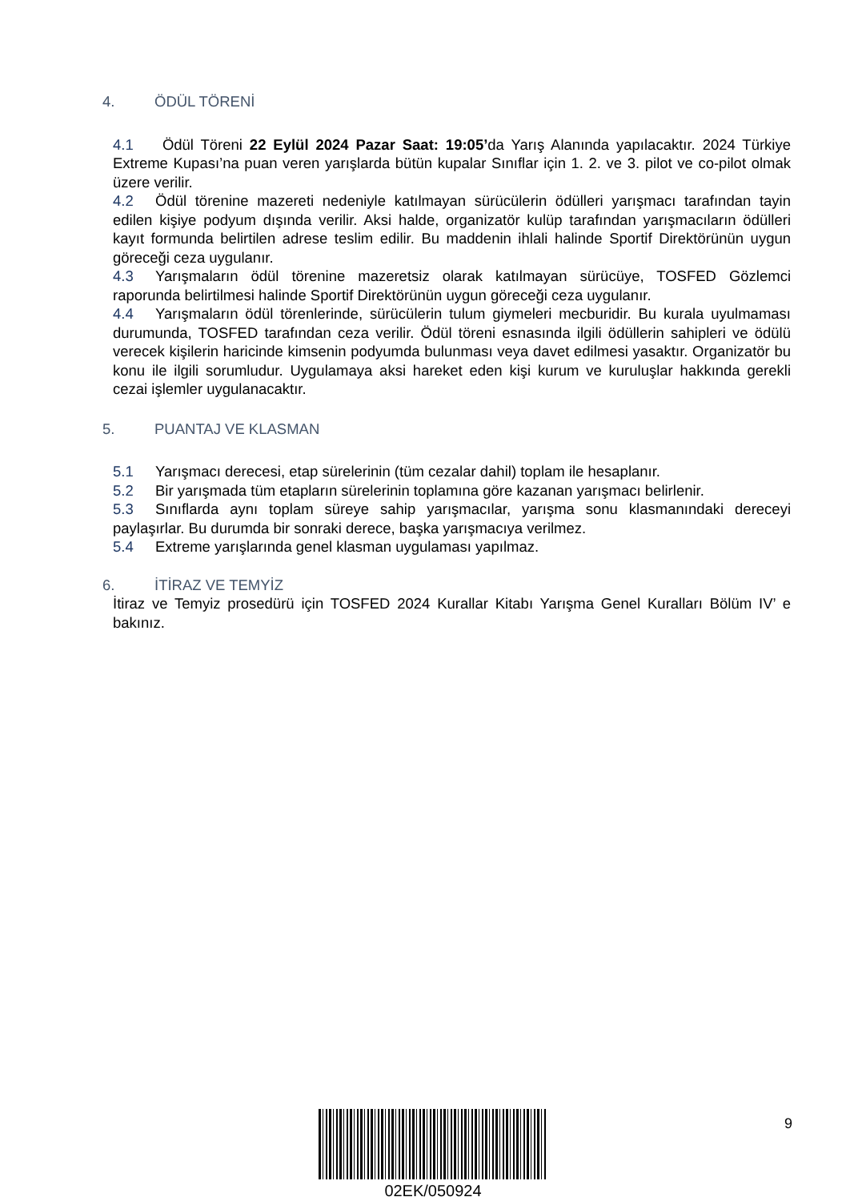4. ÖDÜL TÖRENİ
4.1 Ödül Töreni 22 Eylül 2024 Pazar Saat: 19:05’da Yarış Alanında yapılacaktır. 2024 Türkiye Extreme Kupası’na puan veren yarışlarda bütün kupalar Sınıflar için 1. 2. ve 3. pilot ve co-pilot olmak üzere verilir.
4.2 Ödül törenine mazereti nedeniyle katılmayan sürücülerin ödülleri yarışmacı tarafından tayin edilen kişiye podyum dışında verilir. Aksi halde, organizatör kulüp tarafından yarışmacıların ödülleri kayıt formunda belirtilen adrese teslim edilir. Bu maddenin ihlali halinde Sportif Direktörünün uygun göreceği ceza uygulanır.
4.3 Yarışmaların ödül törenine mazeretsiz olarak katılmayan sürücüye, TOSFED Gözlemci raporunda belirtilmesi halinde Sportif Direktörünün uygun göreceği ceza uygulanır.
4.4 Yarışmaların ödül törenlerinde, sürücülerin tulum giymeleri mecburidir. Bu kurala uyulmaması durumunda, TOSFED tarafından ceza verilir. Ödül töreni esnasında ilgili ödüllerin sahipleri ve ödülü verecek kişilerin haricinde kimsenin podyumda bulunması veya davet edilmesi yasaktır. Organizatör bu konu ile ilgili sorumludur. Uygulamaya aksi hareket eden kişi kurum ve kuruluşlar hakkında gerekli cezai işlemler uygulanacaktır.
5. PUANTAJ VE KLASMAN
5.1 Yarışmacı derecesi, etap sürelerinin (tüm cezalar dahil) toplam ile hesaplanır.
5.2 Bir yarışmada tüm etapların sürelerinin toplamına göre kazanan yarışmacı belirlenir.
5.3 Sınıflarda aynı toplam süreye sahip yarışmacılar, yarışma sonu klasmanındaki dereceyi paylaşırlar. Bu durumda bir sonraki derece, başka yarışmacıya verilmez.
5.4 Extreme yarışlarında genel klasman uygulaması yapılmaz.
6. İTİRAZ VE TEMYİZ
İtiraz ve Temyiz prosedürü için TOSFED 2024 Kurallar Kitabı Yarışma Genel Kuralları Bölüm IV’ e bakınız.
02EK/050924 9